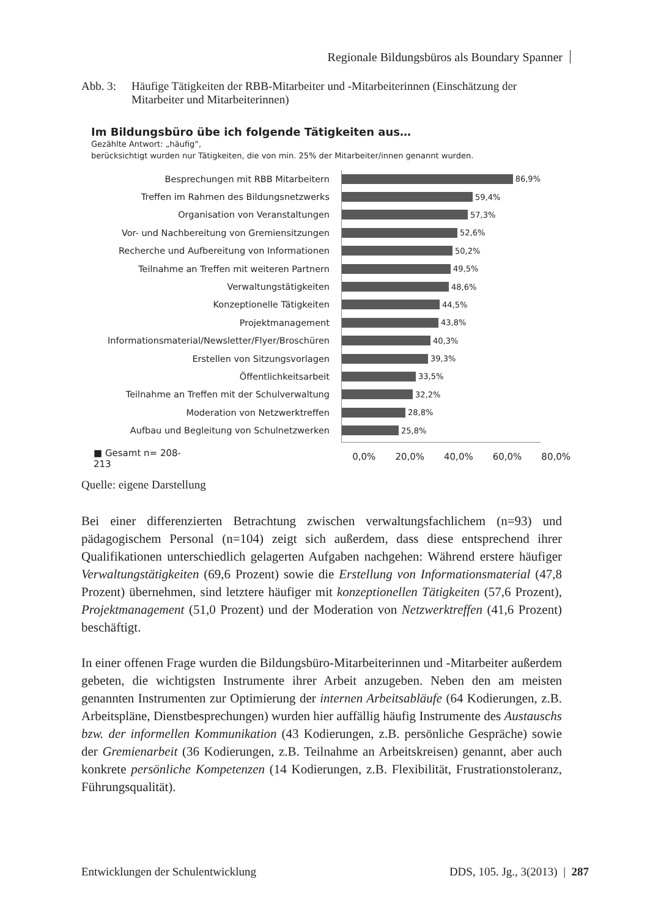Regionale Bildungsbüros als Boundary Spanner
Abb. 3: Häufige Tätigkeiten der RBB-Mitarbeiter und -Mitarbeiterinnen (Einschätzung der Mitarbeiter und Mitarbeiterinnen)
Im Bildungsbüro übe ich folgende Tätigkeiten aus…
Gezählte Antwort: „häufig“,
berücksichtigt wurden nur Tätigkeiten, die von min. 25% der Mitarbeiter/innen genannt wurden.
Besprechungen mit RBB Mitarbeitern
86,9%
Treffen im Rahmen des Bildungsnetzwerks
59,4%
Organisation von Veranstaltungen
57,3%
Vor- und Nachbereitung von Gremiensitzungen
52,6%
Recherche und Aufbereitung von Informationen
50,2%
Teilnahme an Treffen mit weiteren Partnern
49,5%
Verwaltungstätigkeiten
48,6%
Konzeptionelle Tätigkeiten
44,5%
Projektmanagement
43,8%
Informationsmaterial/Newsletter/Flyer/Broschüren
40,3%
Erstellen von Sitzungsvorlagen
39,3%
Öffentlichkeitsarbeit
33,5%
Teilnahme an Treffen mit der Schulverwaltung
32,2%
Moderation von Netzwerktreffen
28,8%
Aufbau und Begleitung von Schulnetzwerken
25,8%
■ Gesamt n= 208-213
0,0% 20,0% 40,0% 60,0% 80,0%
Quelle: eigene Darstellung
Bei einer differenzierten Betrachtung zwischen verwaltungsfachlichem (n=93) und pädagogischem Personal (n=104) zeigt sich außerdem, dass diese entsprechend ihrer Qualifikationen unterschiedlich gelagerten Aufgaben nachgehen: Während erstere häufiger Verwaltungstätigkeiten (69,6 Prozent) sowie die Erstellung von Informationsmaterial (47,8 Prozent) übernehmen, sind letztere häufiger mit konzeptionellen Tätigkeiten (57,6 Prozent), Projektmanagement (51,0 Prozent) und der Moderation von Netzwerktreffen (41,6 Prozent) beschäftigt.
In einer offenen Frage wurden die Bildungsbüro-Mitarbeiterinnen und -Mitarbeiter außerdem gebeten, die wichtigsten Instrumente ihrer Arbeit anzugeben. Neben den am meisten genannten Instrumenten zur Optimierung der internen Arbeitsabläufe (64 Kodierungen, z.B. Arbeitspläne, Dienstbesprechungen) wurden hier auffällig häufig Instrumente des Austauschs bzw. der informellen Kommunikation (43 Kodierungen, z.B. persönliche Gespräche) sowie der Gremienarbeit (36 Kodierungen, z.B. Teilnahme an Arbeitskreisen) genannt, aber auch konkrete persönliche Kompetenzen (14 Kodierungen, z.B. Flexibilität, Frustrationstoleranz, Führungsqualität).
Entwicklungen der Schulentwicklung
DDS, 105. Jg., 3(2013) | 287